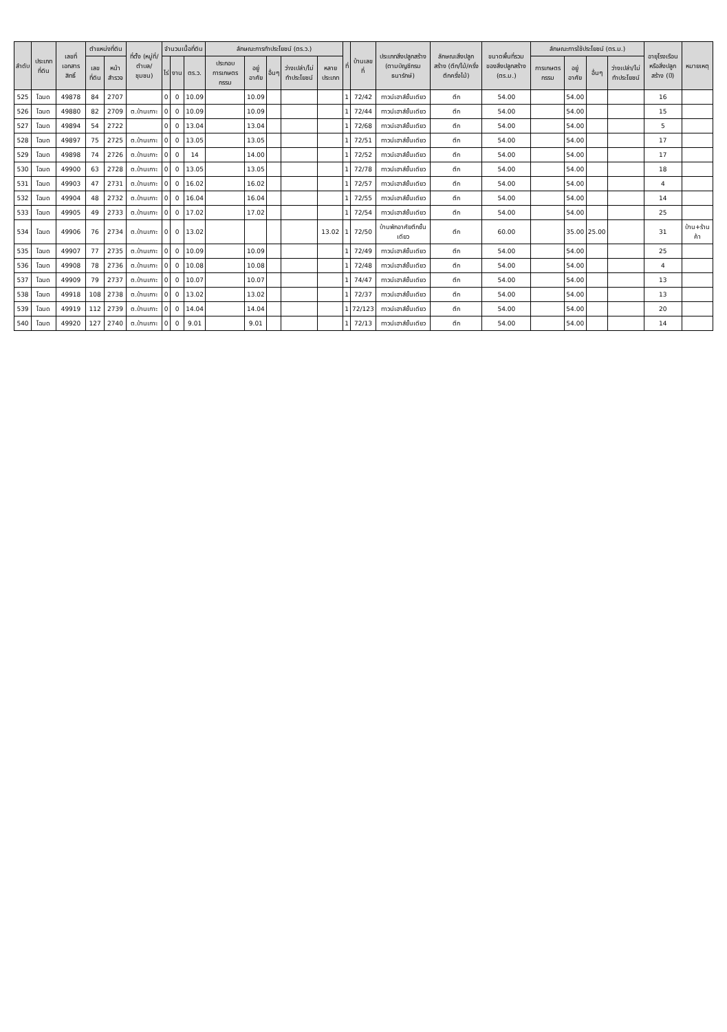| ลำดับ | ประเภทที่ดิน | เลขที่เอกสารสิทธิ์ | ตำแหน่งที่ดิน | | ที่ตั้ง (หมู่ที่/ตำบล/ชุมชน) | จำนวนเนื้อที่ดิน | | | ลักษณะการทำประโยชน์ (ตร.ว.) | | | | | ที่ | บ้านเลขที่ | ประเภทสิ่งปลูกสร้าง (ตามบัญชีกรมธนารักษ์) | ลักษณะสิ่งปลูกสร้าง (ตึก/ไม้/ครึ่งตึกครึ่งไม้) | ขนาดพื้นที่รวมของสิ่งปลูกสร้าง (ตร.ม.) | ลักษณะการใช้ประโยชน์ (ตร.ม.) | | | | อายุโรงเรือนหรือสิ่งปลูกสร้าง (ปี) | หมายเหตุ |
| --- | --- | --- | --- | --- | --- | --- | --- | --- | --- | --- | --- | --- | --- | --- | --- | --- | --- | --- | --- | --- | --- | --- | --- | --- |
| | | | เลขที่ดิน | หน้าสำรวจ | | ไร่ | งาน | ตร.ว. | ประกอบการเกษตรกรรม | อยู่อาศัย | อื่นๆ | ว่างเปล่า/ไม่ทำประโยชน์ | หลายประเภท | | | | | | การเกษตรกรรม | อยู่อาศัย | อื่นๆ | ว่างเปล่า/ไม่ทำประโยชน์ | | |
| 525 | โฉนด | 49878 | 84 | 2707 | | 0 | 0 | 10.09 | | 10.09 | | | | 1 | 72/42 | ทาวน์เฮาส์ชั้นเดียว | ตึก | 54.00 | | 54.00 | | | 16 | |
| 526 | โฉนด | 49880 | 82 | 2709 | ต.บ้านเกาะ | 0 | 0 | 10.09 | | 10.09 | | | | 1 | 72/44 | ทาวน์เฮาส์ชั้นเดียว | ตึก | 54.00 | | 54.00 | | | 15 | |
| 527 | โฉนด | 49894 | 54 | 2722 | | 0 | 0 | 13.04 | | 13.04 | | | | 1 | 72/68 | ทาวน์เฮาส์ชั้นเดียว | ตึก | 54.00 | | 54.00 | | | 5 | |
| 528 | โฉนด | 49897 | 75 | 2725 | ต.บ้านเกาะ | 0 | 0 | 13.05 | | 13.05 | | | | 1 | 72/51 | ทาวน์เฮาส์ชั้นเดียว | ตึก | 54.00 | | 54.00 | | | 17 | |
| 529 | โฉนด | 49898 | 74 | 2726 | ต.บ้านเกาะ | 0 | 0 | 14 | | 14.00 | | | | 1 | 72/52 | ทาวน์เฮาส์ชั้นเดียว | ตึก | 54.00 | | 54.00 | | | 17 | |
| 530 | โฉนด | 49900 | 63 | 2728 | ต.บ้านเกาะ | 0 | 0 | 13.05 | | 13.05 | | | | 1 | 72/78 | ทาวน์เฮาส์ชั้นเดียว | ตึก | 54.00 | | 54.00 | | | 18 | |
| 531 | โฉนด | 49903 | 47 | 2731 | ต.บ้านเกาะ | 0 | 0 | 16.02 | | 16.02 | | | | 1 | 72/57 | ทาวน์เฮาส์ชั้นเดียว | ตึก | 54.00 | | 54.00 | | | 4 | |
| 532 | โฉนด | 49904 | 48 | 2732 | ต.บ้านเกาะ | 0 | 0 | 16.04 | | 16.04 | | | | 1 | 72/55 | ทาวน์เฮาส์ชั้นเดียว | ตึก | 54.00 | | 54.00 | | | 14 | |
| 533 | โฉนด | 49905 | 49 | 2733 | ต.บ้านเกาะ | 0 | 0 | 17.02 | | 17.02 | | | | 1 | 72/54 | ทาวน์เฮาส์ชั้นเดียว | ตึก | 54.00 | | 54.00 | | | 25 | |
| 534 | โฉนด | 49906 | 76 | 2734 | ต.บ้านเกาะ | 0 | 0 | 13.02 | | | | | 13.02 | 1 | 72/50 | บ้านพักอาศัยตึกชั้นเดียว | ตึก | 60.00 | | 35.00 | 25.00 | | 31 | บ้าน+ร้านค้า |
| 535 | โฉนด | 49907 | 77 | 2735 | ต.บ้านเกาะ | 0 | 0 | 10.09 | | 10.09 | | | | 1 | 72/49 | ทาวน์เฮาส์ชั้นเดียว | ตึก | 54.00 | | 54.00 | | | 25 | |
| 536 | โฉนด | 49908 | 78 | 2736 | ต.บ้านเกาะ | 0 | 0 | 10.08 | | 10.08 | | | | 1 | 72/48 | ทาวน์เฮาส์ชั้นเดียว | ตึก | 54.00 | | 54.00 | | | 4 | |
| 537 | โฉนด | 49909 | 79 | 2737 | ต.บ้านเกาะ | 0 | 0 | 10.07 | | 10.07 | | | | 1 | 74/47 | ทาวน์เฮาส์ชั้นเดียว | ตึก | 54.00 | | 54.00 | | | 13 | |
| 538 | โฉนด | 49918 | 108 | 2738 | ต.บ้านเกาะ | 0 | 0 | 13.02 | | 13.02 | | | | 1 | 72/37 | ทาวน์เฮาส์ชั้นเดียว | ตึก | 54.00 | | 54.00 | | | 13 | |
| 539 | โฉนด | 49919 | 112 | 2739 | ต.บ้านเกาะ | 0 | 0 | 14.04 | | 14.04 | | | | 1 | 72/123 | ทาวน์เฮาส์ชั้นเดียว | ตึก | 54.00 | | 54.00 | | | 20 | |
| 540 | โฉนด | 49920 | 127 | 2740 | ต.บ้านเกาะ | 0 | 0 | 9.01 | | 9.01 | | | | 1 | 72/13 | ทาวน์เฮาส์ชั้นเดียว | ตึก | 54.00 | | 54.00 | | | 14 | |